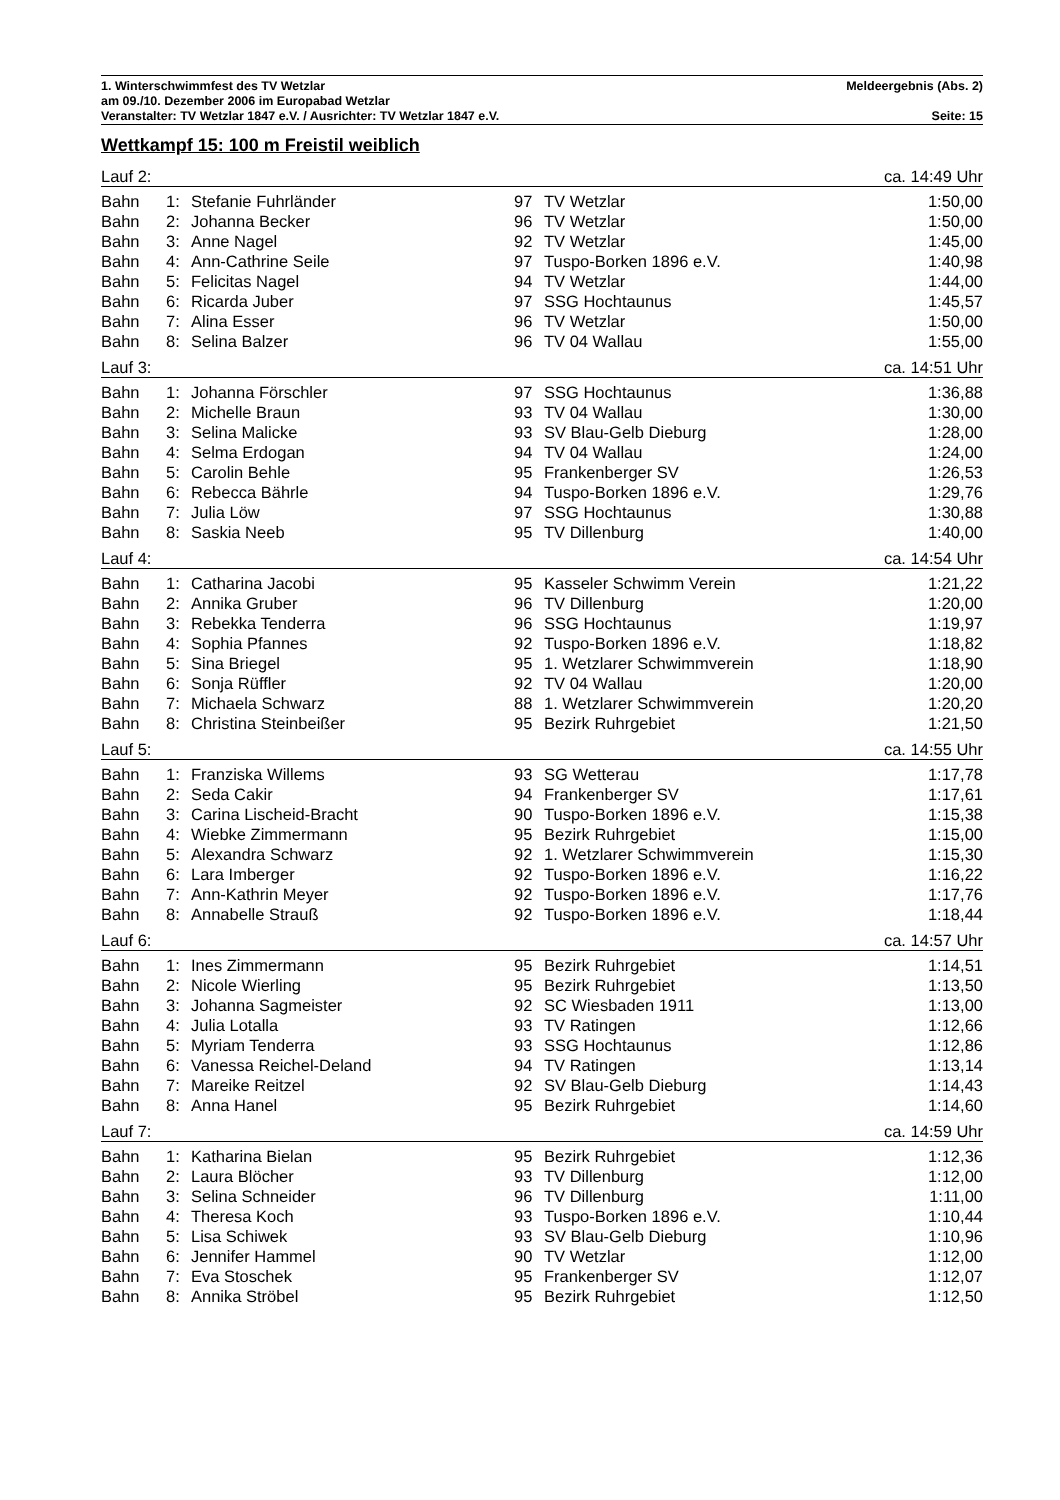1. Winterschwimmfest des TV Wetzlar Meldeergebnis (Abs. 2)
am 09./10. Dezember 2006 im Europabad Wetzlar
Veranstalter: TV Wetzlar 1847 e.V. / Ausrichter: TV Wetzlar 1847 e.V. Seite: 15
Wettkampf 15: 100 m Freistil weiblich
| Lauf 2: | | | ca. 14:49 Uhr | | |
| Bahn | 1: | Stefanie Fuhrländer | 97 | TV Wetzlar | 1:50,00 |
| Bahn | 2: | Johanna Becker | 96 | TV Wetzlar | 1:50,00 |
| Bahn | 3: | Anne Nagel | 92 | TV Wetzlar | 1:45,00 |
| Bahn | 4: | Ann-Cathrine Seile | 97 | Tuspo-Borken 1896 e.V. | 1:40,98 |
| Bahn | 5: | Felicitas Nagel | 94 | TV Wetzlar | 1:44,00 |
| Bahn | 6: | Ricarda Juber | 97 | SSG Hochtaunus | 1:45,57 |
| Bahn | 7: | Alina Esser | 96 | TV Wetzlar | 1:50,00 |
| Bahn | 8: | Selina Balzer | 96 | TV 04 Wallau | 1:55,00 |
| Lauf 3: | | | ca. 14:51 Uhr | | |
| Bahn | 1: | Johanna Förschler | 97 | SSG Hochtaunus | 1:36,88 |
| Bahn | 2: | Michelle Braun | 93 | TV 04 Wallau | 1:30,00 |
| Bahn | 3: | Selina Malicke | 93 | SV Blau-Gelb Dieburg | 1:28,00 |
| Bahn | 4: | Selma Erdogan | 94 | TV 04 Wallau | 1:24,00 |
| Bahn | 5: | Carolin Behle | 95 | Frankenberger SV | 1:26,53 |
| Bahn | 6: | Rebecca Bährle | 94 | Tuspo-Borken 1896 e.V. | 1:29,76 |
| Bahn | 7: | Julia Löw | 97 | SSG Hochtaunus | 1:30,88 |
| Bahn | 8: | Saskia Neeb | 95 | TV Dillenburg | 1:40,00 |
| Lauf 4: | | | ca. 14:54 Uhr | | |
| Bahn | 1: | Catharina Jacobi | 95 | Kasseler Schwimm Verein | 1:21,22 |
| Bahn | 2: | Annika Gruber | 96 | TV Dillenburg | 1:20,00 |
| Bahn | 3: | Rebekka Tenderra | 96 | SSG Hochtaunus | 1:19,97 |
| Bahn | 4: | Sophia Pfannes | 92 | Tuspo-Borken 1896 e.V. | 1:18,82 |
| Bahn | 5: | Sina Briegel | 95 | 1. Wetzlarer Schwimmverein | 1:18,90 |
| Bahn | 6: | Sonja Rüffler | 92 | TV 04 Wallau | 1:20,00 |
| Bahn | 7: | Michaela Schwarz | 88 | 1. Wetzlarer Schwimmverein | 1:20,20 |
| Bahn | 8: | Christina Steinbeißer | 95 | Bezirk Ruhrgebiet | 1:21,50 |
| Lauf 5: | | | ca. 14:55 Uhr | | |
| Bahn | 1: | Franziska Willems | 93 | SG Wetterau | 1:17,78 |
| Bahn | 2: | Seda Cakir | 94 | Frankenberger SV | 1:17,61 |
| Bahn | 3: | Carina Lischeid-Bracht | 90 | Tuspo-Borken 1896 e.V. | 1:15,38 |
| Bahn | 4: | Wiebke Zimmermann | 95 | Bezirk Ruhrgebiet | 1:15,00 |
| Bahn | 5: | Alexandra Schwarz | 92 | 1. Wetzlarer Schwimmverein | 1:15,30 |
| Bahn | 6: | Lara Imberger | 92 | Tuspo-Borken 1896 e.V. | 1:16,22 |
| Bahn | 7: | Ann-Kathrin Meyer | 92 | Tuspo-Borken 1896 e.V. | 1:17,76 |
| Bahn | 8: | Annabelle Strauß | 92 | Tuspo-Borken 1896 e.V. | 1:18,44 |
| Lauf 6: | | | ca. 14:57 Uhr | | |
| Bahn | 1: | Ines Zimmermann | 95 | Bezirk Ruhrgebiet | 1:14,51 |
| Bahn | 2: | Nicole Wierling | 95 | Bezirk Ruhrgebiet | 1:13,50 |
| Bahn | 3: | Johanna Sagmeister | 92 | SC Wiesbaden 1911 | 1:13,00 |
| Bahn | 4: | Julia Lotalla | 93 | TV Ratingen | 1:12,66 |
| Bahn | 5: | Myriam Tenderra | 93 | SSG Hochtaunus | 1:12,86 |
| Bahn | 6: | Vanessa Reichel-Deland | 94 | TV Ratingen | 1:13,14 |
| Bahn | 7: | Mareike Reitzel | 92 | SV Blau-Gelb Dieburg | 1:14,43 |
| Bahn | 8: | Anna Hanel | 95 | Bezirk Ruhrgebiet | 1:14,60 |
| Lauf 7: | | | ca. 14:59 Uhr | | |
| Bahn | 1: | Katharina Bielan | 95 | Bezirk Ruhrgebiet | 1:12,36 |
| Bahn | 2: | Laura Blöcher | 93 | TV Dillenburg | 1:12,00 |
| Bahn | 3: | Selina Schneider | 96 | TV Dillenburg | 1:11,00 |
| Bahn | 4: | Theresa Koch | 93 | Tuspo-Borken 1896 e.V. | 1:10,44 |
| Bahn | 5: | Lisa Schiwek | 93 | SV Blau-Gelb Dieburg | 1:10,96 |
| Bahn | 6: | Jennifer Hammel | 90 | TV Wetzlar | 1:12,00 |
| Bahn | 7: | Eva Stoschek | 95 | Frankenberger SV | 1:12,07 |
| Bahn | 8: | Annika Ströbel | 95 | Bezirk Ruhrgebiet | 1:12,50 |